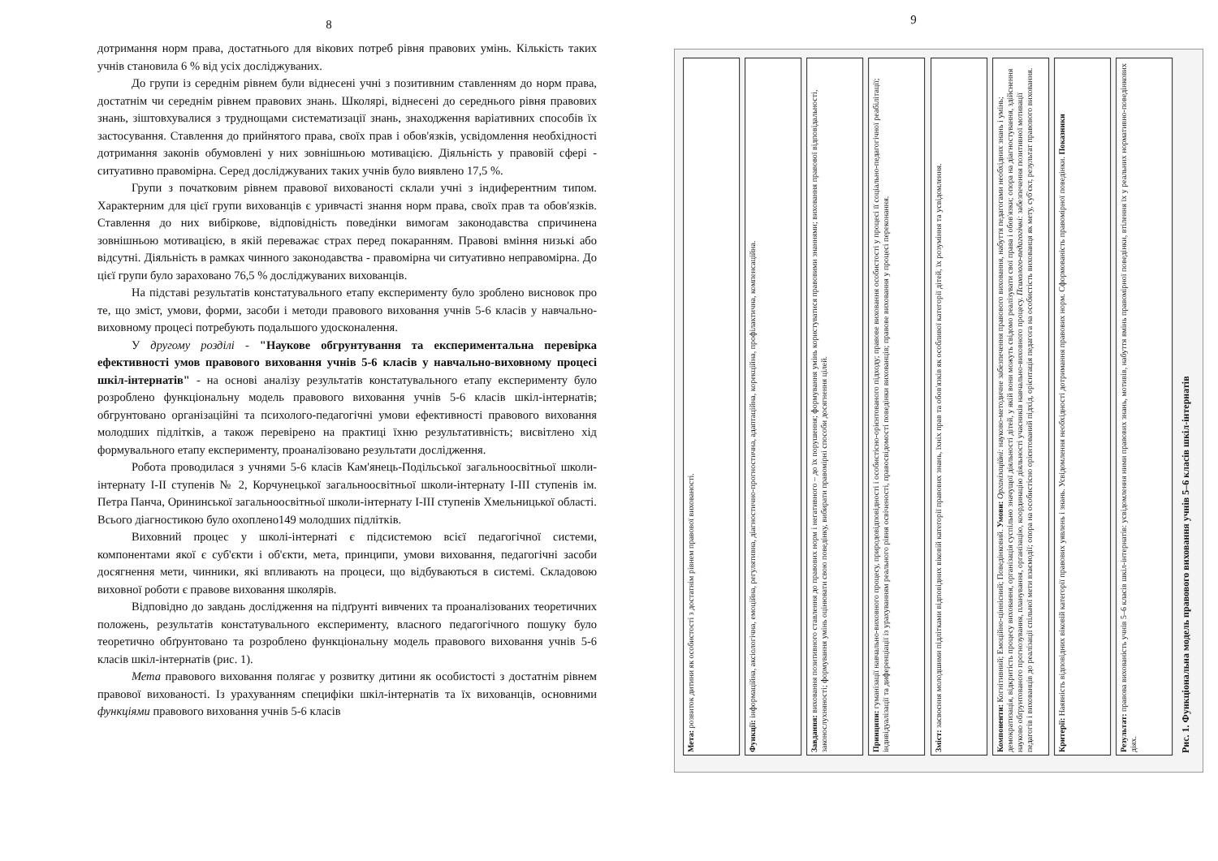8
дотримання норм права, достатнього для вікових потреб рівня правових умінь. Кількість таких учнів становила 6 % від усіх досліджуваних.
До групи із середнім рівнем були віднесені учні з позитивним ставленням до норм права, достатнім чи середнім рівнем правових знань. Школярі, віднесені до середнього рівня правових знань, зіштовхувалися з труднощами систематизації знань, знаходження варіативних способів їх застосування. Ставлення до прийнятого права, своїх прав і обов'язків, усвідомлення необхідності дотримання законів обумовлені у них зовнішньою мотивацією. Діяльність у правовій сфері - ситуативно правомірна. Серед досліджуваних таких учнів було виявлено 17,5 %.
Групи з початковим рівнем правової вихованості склали учні з індиферентним типом. Характерним для цієї групи вихованців є уривчасті знання норм права, своїх прав та обов'язків. Ставлення до них вибіркове, відповідність поведінки вимогам законодавства спричинена зовнішньою мотивацією, в якій переважає страх перед покаранням. Правові вміння низькі або відсутні. Діяльність в рамках чинного законодавства - правомірна чи ситуативно неправомірна. До цієї групи було зараховано 76,5 % досліджуваних вихованців.
На підставі результатів констатувального етапу експерименту було зроблено висновок про те, що зміст, умови, форми, засоби і методи правового виховання учнів 5-6 класів у навчально-виховному процесі потребують подальшого удосконалення.
У другому розділі - "Наукове обгрунтування та експериментальна перевірка ефективності умов правового виховання учнів 5-6 класів у навчально-виховному процесі шкіл-інтернатів" - на основі аналізу результатів констатувального етапу експерименту було розроблено функціональну модель правового виховання учнів 5-6 класів шкіл-інтернатів; обгрунтовано організаційні та психолого-педагогічні умови ефективності правового виховання молодших підлітків, а також перевірено на практиці їхню результативність; висвітлено хід формувального етапу експерименту, проаналізовано результати дослідження.
Робота проводилася з учнями 5-6 класів Кам'янець-Подільської загальноосвітньої школи-інтернату І-ІІ ступенів № 2, Корчунецької загальноосвітньої школи-інтернату І-ІІІ ступенів ім. Петра Панча, Орининської загальноосвітньої школи-інтернату І-ІІІ ступенів Хмельницької області. Всього діагностикою було охоплено149 молодших підлітків.
Виховний процес у школі-інтернаті є підсистемою всієї педагогічної системи, компонентами якої є суб'єкти і об'єкти, мета, принципи, умови виховання, педагогічні засоби досягнення мети, чинники, які впливають на процеси, що відбуваються в системі. Складовою виховної роботи є правове виховання школярів.
Відповідно до завдань дослідження на підґрунті вивчених та проаналізованих теоретичних положень, результатів констатувального експерименту, власного педагогічного пошуку було теоретично обґрунтовано та розроблено функціональну модель правового виховання учнів 5-6 класів шкіл-інтернатів (рис. 1).
Мета правового виховання полягає у розвитку дитини як особистості з достатнім рівнем правової вихованості. Із урахуванням специфіки шкіл-інтернатів та їх вихованців, основними функціями правового виховання учнів 5-6 класів
9
Мета: розвиток дитини як особистості з достатнім рівнем правової вихованості.
Функції: інформаційна, аксіологічна, емоційна, регулятивна, діагностично-прогностична, адаптаційна, корекційна, профілактична, компенсаційна.
Завдання: виховання позитивного ставлення до правових норм і негативного – до їх порушення; формування умінь користуватися правовими знаннями; виховання правової відповідальності, законослухняності; формування умінь оцінювати свою поведінку, вибирати правомірні способи досягнення цілей.
Принципи: гуманізації навчально-виховного процесу, природовідповідності і особистісно-орієнтованого підходу; правове виховання особистості у процесі її соціально-педагогічної реабілітації; індивідуалізації та диференціації із урахуванням реального рівня освіченості, правосвідомості поведінки вихованців; правове виховання у процесі переконання.
Зміст: засвоєння молодшими підлітками відповідних віковій категорії правових знань, їхніх прав та обов'язків як особливої категорії дітей, їх розуміння та усвідомлення.
Компоненти: Когнітивний; Емоційно-ціннісний; Поведінковий. Умови: Організаційні: науково-методичне забезпечення правового виховання, набуття педагогами необхідних знань і умінь; демократизація, відкритість процесу виховання, організація суспільно значущої діяльності дітей, у якій вони можуть свідомо реалізувати свої права і обов'язки; опора на діагностування, здійснення науково обґрунтованого прогнозування, планування, організацію, координацію діяльності учасників навчально-виховного процесу. Психолого-педагогічні: забезпечення позитивної мотивації педагогів і вихованців до реалізації спільної мети взаємодії; опора на особистісно орієнтований підхід, орієнтація педагога на особистість вихованця як мету, суб'єкт, результат правового виховання.
Критерії: Наявність відповідних віковій категорії правових уявлень і знань. Усвідомлення необхідності дотримання правових норм. Сформованість правомірної поведінки. Показники
Результат: правова вихованість учнів 5–6 класів шкіл-інтернатів: усвідомлення ними правових знань, мотивів, набуття вмінь правомірної поведінки, втілення їх у реальних нормативно-поведінкових діях.
Рис. 1. Функціональна модель правового виховання учнів 5–6 класів шкіл-інтернатів